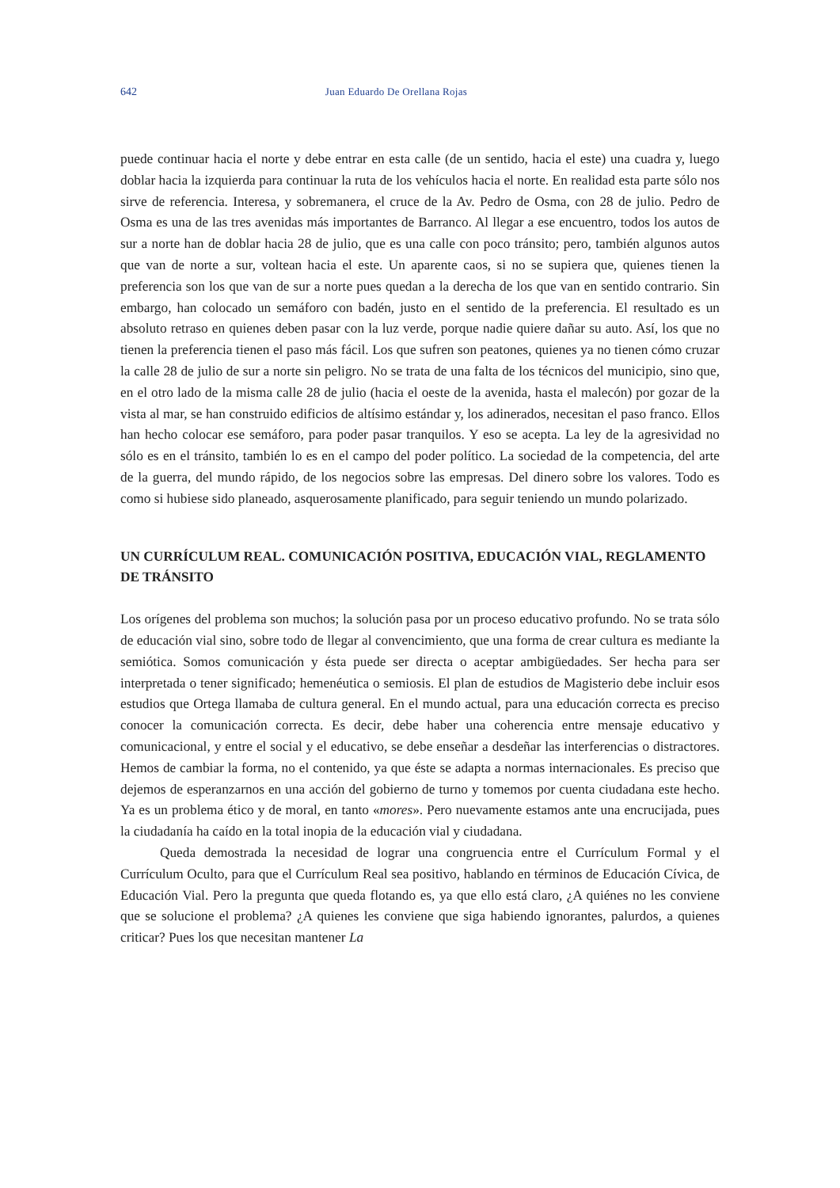642 Juan Eduardo De Orellana Rojas
puede continuar hacia el norte y debe entrar en esta calle (de un sentido, hacia el este) una cuadra y, luego doblar hacia la izquierda para continuar la ruta de los vehículos hacia el norte. En realidad esta parte sólo nos sirve de referencia. Interesa, y sobremanera, el cruce de la Av. Pedro de Osma, con 28 de julio. Pedro de Osma es una de las tres avenidas más importantes de Barranco. Al llegar a ese encuentro, todos los autos de sur a norte han de doblar hacia 28 de julio, que es una calle con poco tránsito; pero, también algunos autos que van de norte a sur, voltean hacia el este. Un aparente caos, si no se supiera que, quienes tienen la preferencia son los que van de sur a norte pues quedan a la derecha de los que van en sentido contrario. Sin embargo, han colocado un semáforo con badén, justo en el sentido de la preferencia. El resultado es un absoluto retraso en quienes deben pasar con la luz verde, porque nadie quiere dañar su auto. Así, los que no tienen la preferencia tienen el paso más fácil. Los que sufren son peatones, quienes ya no tienen cómo cruzar la calle 28 de julio de sur a norte sin peligro. No se trata de una falta de los técnicos del municipio, sino que, en el otro lado de la misma calle 28 de julio (hacia el oeste de la avenida, hasta el malecón) por gozar de la vista al mar, se han construido edificios de altísimo estándar y, los adinerados, necesitan el paso franco. Ellos han hecho colocar ese semáforo, para poder pasar tranquilos. Y eso se acepta. La ley de la agresividad no sólo es en el tránsito, también lo es en el campo del poder político. La sociedad de la competencia, del arte de la guerra, del mundo rápido, de los negocios sobre las empresas. Del dinero sobre los valores. Todo es como si hubiese sido planeado, asquerosamente planificado, para seguir teniendo un mundo polarizado.
UN CURRÍCULUM REAL. COMUNICACIÓN POSITIVA, EDUCACIÓN VIAL, REGLAMENTO DE TRÁNSITO
Los orígenes del problema son muchos; la solución pasa por un proceso educativo profundo. No se trata sólo de educación vial sino, sobre todo de llegar al convencimiento, que una forma de crear cultura es mediante la semiótica. Somos comunicación y ésta puede ser directa o aceptar ambigüedades. Ser hecha para ser interpretada o tener significado; hemenéutica o semiosis. El plan de estudios de Magisterio debe incluir esos estudios que Ortega llamaba de cultura general. En el mundo actual, para una educación correcta es preciso conocer la comunicación correcta. Es decir, debe haber una coherencia entre mensaje educativo y comunicacional, y entre el social y el educativo, se debe enseñar a desdeñar las interferencias o distractores. Hemos de cambiar la forma, no el contenido, ya que éste se adapta a normas internacionales. Es preciso que dejemos de esperanzarnos en una acción del gobierno de turno y tomemos por cuenta ciudadana este hecho. Ya es un problema ético y de moral, en tanto «mores». Pero nuevamente estamos ante una encrucijada, pues la ciudadanía ha caído en la total inopia de la educación vial y ciudadana.
Queda demostrada la necesidad de lograr una congruencia entre el Currículum Formal y el Currículum Oculto, para que el Currículum Real sea positivo, hablando en términos de Educación Cívica, de Educación Vial. Pero la pregunta que queda flotando es, ya que ello está claro, ¿A quiénes no les conviene que se solucione el problema? ¿A quienes les conviene que siga habiendo ignorantes, palurdos, a quienes criticar? Pues los que necesitan mantener La